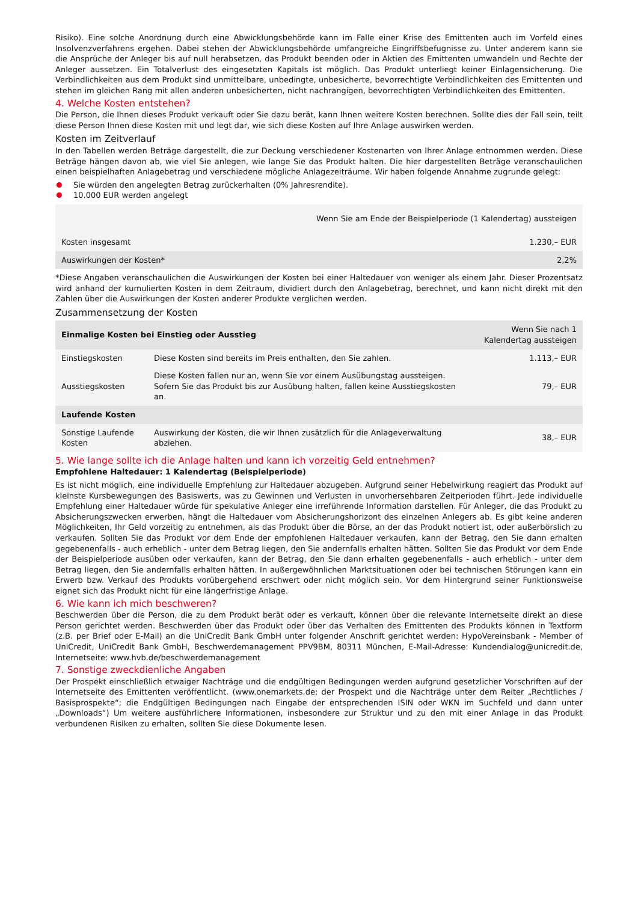Risiko). Eine solche Anordnung durch eine Abwicklungsbehörde kann im Falle einer Krise des Emittenten auch im Vorfeld eines Insolvenzverfahrens ergehen. Dabei stehen der Abwicklungsbehörde umfangreiche Eingriffsbefugnisse zu. Unter anderem kann sie die Ansprüche der Anleger bis auf null herabsetzen, das Produkt beenden oder in Aktien des Emittenten umwandeln und Rechte der Anleger aussetzen. Ein Totalverlust des eingesetzten Kapitals ist möglich. Das Produkt unterliegt keiner Einlagensicherung. Die Verbindlichkeiten aus dem Produkt sind unmittelbare, unbedingte, unbesicherte, bevorrechtigte Verbindlichkeiten des Emittenten und stehen im gleichen Rang mit allen anderen unbesicherten, nicht nachrangigen, bevorrechtigten Verbindlichkeiten des Emittenten.
4. Welche Kosten entstehen?
Die Person, die Ihnen dieses Produkt verkauft oder Sie dazu berät, kann Ihnen weitere Kosten berechnen. Sollte dies der Fall sein, teilt diese Person Ihnen diese Kosten mit und legt dar, wie sich diese Kosten auf Ihre Anlage auswirken werden.
Kosten im Zeitverlauf
In den Tabellen werden Beträge dargestellt, die zur Deckung verschiedener Kostenarten von Ihrer Anlage entnommen werden. Diese Beträge hängen davon ab, wie viel Sie anlegen, wie lange Sie das Produkt halten. Die hier dargestellten Beträge veranschaulichen einen beispielhaften Anlagebetrag und verschiedene mögliche Anlagezeiträume. Wir haben folgende Annahme zugrunde gelegt:
Sie würden den angelegten Betrag zurückerhalten (0% Jahresrendite).
10.000 EUR werden angelegt
| | Wenn Sie am Ende der Beispielperiode (1 Kalendertag) aussteigen |
| --- | --- |
| Kosten insgesamt | 1.230,– EUR |
| Auswirkungen der Kosten* | 2,2% |
*Diese Angaben veranschaulichen die Auswirkungen der Kosten bei einer Haltedauer von weniger als einem Jahr. Dieser Prozentsatz wird anhand der kumulierten Kosten in dem Zeitraum, dividiert durch den Anlagebetrag, berechnet, und kann nicht direkt mit den Zahlen über die Auswirkungen der Kosten anderer Produkte verglichen werden.
Zusammensetzung der Kosten
| Einmalige Kosten bei Einstieg oder Ausstieg | | Wenn Sie nach 1 Kalendertag aussteigen |
| --- | --- | --- |
| Einstiegskosten | Diese Kosten sind bereits im Preis enthalten, den Sie zahlen. | 1.113,– EUR |
| Ausstiegskosten | Diese Kosten fallen nur an, wenn Sie vor einem Ausübungstag aussteigen. Sofern Sie das Produkt bis zur Ausübung halten, fallen keine Ausstiegskosten an. | 79,– EUR |
| Laufende Kosten | | |
| Sonstige Laufende Kosten | Auswirkung der Kosten, die wir Ihnen zusätzlich für die Anlageverwaltung abziehen. | 38,– EUR |
5. Wie lange sollte ich die Anlage halten und kann ich vorzeitig Geld entnehmen?
Empfohlene Haltedauer: 1 Kalendertag (Beispielperiode)
Es ist nicht möglich, eine individuelle Empfehlung zur Haltedauer abzugeben. Aufgrund seiner Hebelwirkung reagiert das Produkt auf kleinste Kursbewegungen des Basiswerts, was zu Gewinnen und Verlusten in unvorhersehbaren Zeitperioden führt. Jede individuelle Empfehlung einer Haltedauer würde für spekulative Anleger eine irreführende Information darstellen. Für Anleger, die das Produkt zu Absicherungszwecken erwerben, hängt die Haltedauer vom Absicherungshorizont des einzelnen Anlegers ab. Es gibt keine anderen Möglichkeiten, Ihr Geld vorzeitig zu entnehmen, als das Produkt über die Börse, an der das Produkt notiert ist, oder außerbörslich zu verkaufen. Sollten Sie das Produkt vor dem Ende der empfohlenen Haltedauer verkaufen, kann der Betrag, den Sie dann erhalten gegebenenfalls - auch erheblich - unter dem Betrag liegen, den Sie andernfalls erhalten hätten. Sollten Sie das Produkt vor dem Ende der Beispielperiode ausüben oder verkaufen, kann der Betrag, den Sie dann erhalten gegebenenfalls - auch erheblich - unter dem Betrag liegen, den Sie andernfalls erhalten hätten. In außergewöhnlichen Marktsituationen oder bei technischen Störungen kann ein Erwerb bzw. Verkauf des Produkts vorübergehend erschwert oder nicht möglich sein. Vor dem Hintergrund seiner Funktionsweise eignet sich das Produkt nicht für eine längerfristige Anlage.
6. Wie kann ich mich beschweren?
Beschwerden über die Person, die zu dem Produkt berät oder es verkauft, können über die relevante Internetseite direkt an diese Person gerichtet werden. Beschwerden über das Produkt oder über das Verhalten des Emittenten des Produkts können in Textform (z.B. per Brief oder E-Mail) an die UniCredit Bank GmbH unter folgender Anschrift gerichtet werden: HypoVereinsbank - Member of UniCredit, UniCredit Bank GmbH, Beschwerdemanagement PPV9BM, 80311 München, E-Mail-Adresse: Kundendialog@unicredit.de, Internetseite: www.hvb.de/beschwerdemanagement
7. Sonstige zweckdienliche Angaben
Der Prospekt einschließlich etwaiger Nachträge und die endgültigen Bedingungen werden aufgrund gesetzlicher Vorschriften auf der Internetseite des Emittenten veröffentlicht. (www.onemarkets.de; der Prospekt und die Nachträge unter dem Reiter „Rechtliches / Basisprospekte“; die Endgültigen Bedingungen nach Eingabe der entsprechenden ISIN oder WKN im Suchfeld und dann unter „Downloads“) Um weitere ausführlichere Informationen, insbesondere zur Struktur und zu den mit einer Anlage in das Produkt verbundenen Risiken zu erhalten, sollten Sie diese Dokumente lesen.